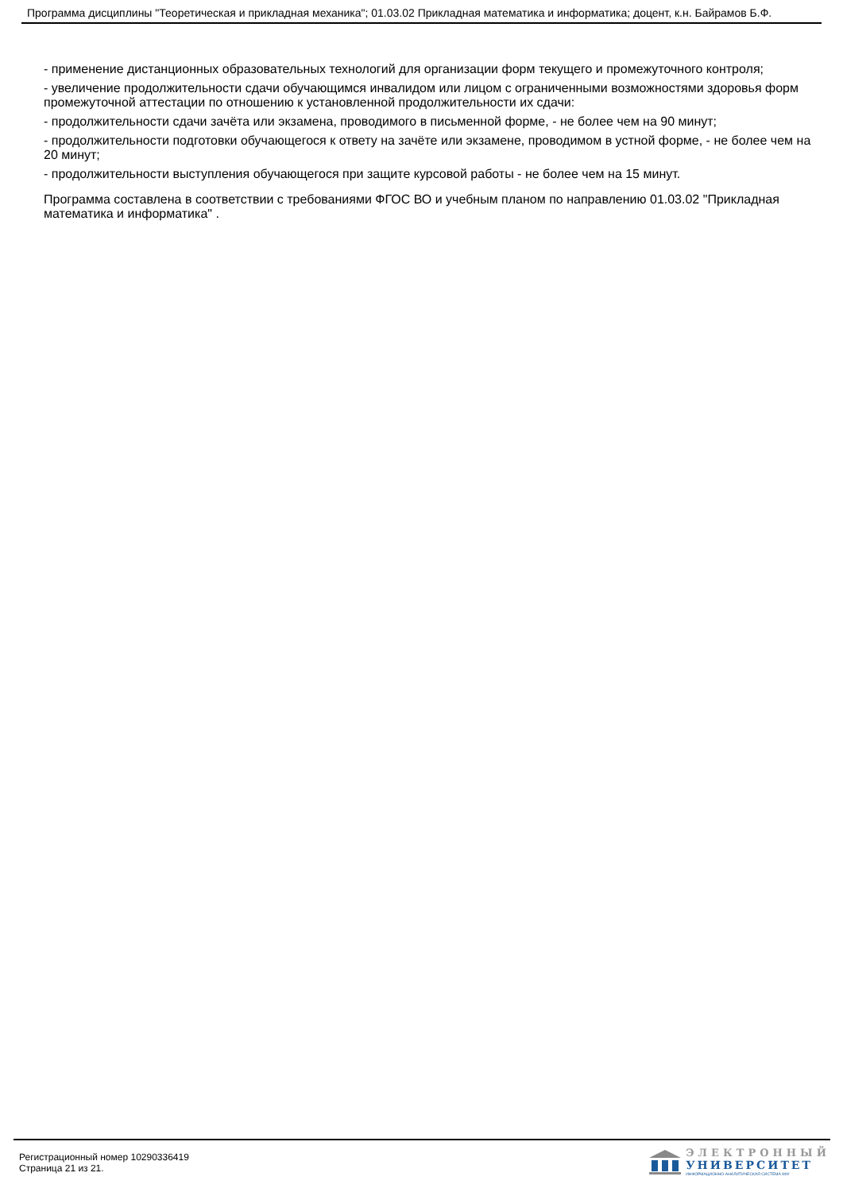Программа дисциплины "Теоретическая и прикладная механика"; 01.03.02 Прикладная математика и информатика; доцент, к.н. Байрамов Б.Ф.
- применение дистанционных образовательных технологий для организации форм текущего и промежуточного контроля;
- увеличение продолжительности сдачи обучающимся инвалидом или лицом с ограниченными возможностями здоровья форм промежуточной аттестации по отношению к установленной продолжительности их сдачи:
- продолжительности сдачи зачёта или экзамена, проводимого в письменной форме, - не более чем на 90 минут;
- продолжительности подготовки обучающегося к ответу на зачёте или экзамене, проводимом в устной форме, - не более чем на 20 минут;
- продолжительности выступления обучающегося при защите курсовой работы - не более чем на 15 минут.
Программа составлена в соответствии с требованиями ФГОС ВО и учебным планом по направлению 01.03.02 "Прикладная математика и информатика" .
Регистрационный номер 10290336419
Страница 21 из 21.
ЭЛЕКТРОННЫЙ
УНИВЕРСИТЕТ
ИНФОРМАЦИОННО-АНАЛИТИЧЕСКАЯ СИСТЕМА КФУ